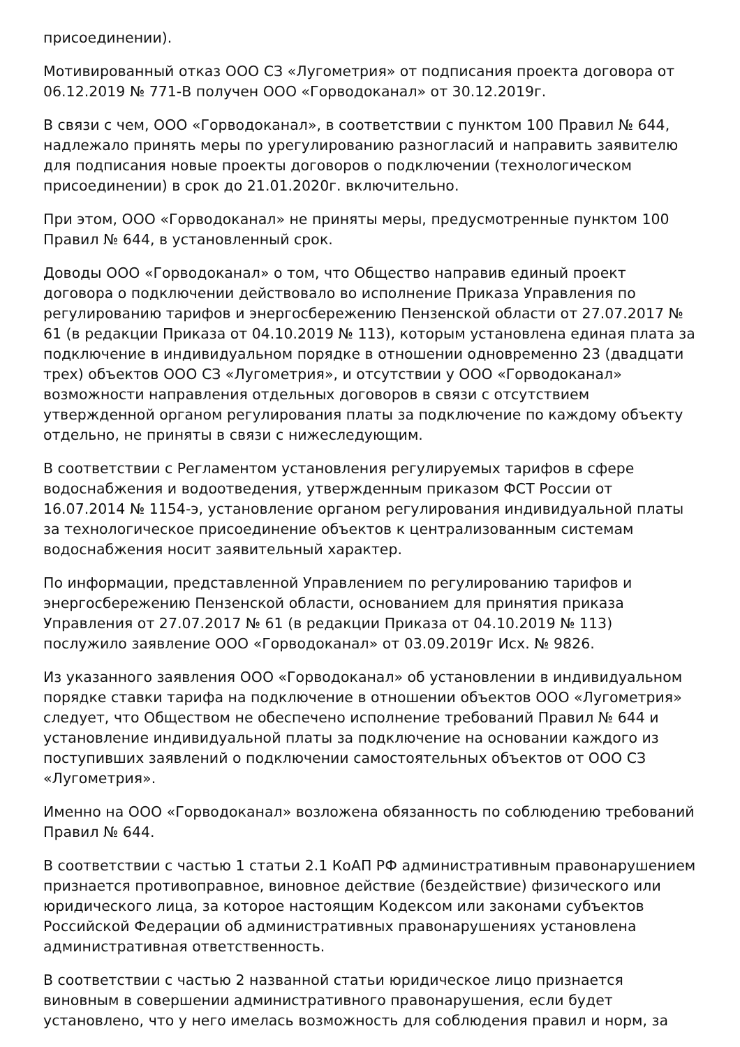присоединении).
Мотивированный отказ ООО СЗ «Лугометрия» от подписания проекта договора от 06.12.2019 № 771-В получен ООО «Горводоканал» от 30.12.2019г.
В связи с чем, ООО «Горводоканал», в соответствии с пунктом 100 Правил № 644, надлежало принять меры по урегулированию разногласий и направить заявителю для подписания новые проекты договоров о подключении (технологическом присоединении) в срок до 21.01.2020г. включительно.
При этом, ООО «Горводоканал» не приняты меры, предусмотренные пунктом 100 Правил № 644, в установленный срок.
Доводы ООО «Горводоканал» о том, что Общество направив единый проект договора о подключении действовало во исполнение Приказа Управления по регулированию тарифов и энергосбережению Пензенской области от 27.07.2017 № 61 (в редакции Приказа от 04.10.2019 № 113), которым установлена единая плата за подключение в индивидуальном порядке в отношении одновременно 23 (двадцати трех) объектов ООО СЗ «Лугометрия», и отсутствии у ООО «Горводоканал» возможности направления отдельных договоров в связи с отсутствием утвержденной органом регулирования платы за подключение по каждому объекту отдельно, не приняты в связи с нижеследующим.
В соответствии с Регламентом установления регулируемых тарифов в сфере водоснабжения и водоотведения, утвержденным приказом ФСТ России от 16.07.2014 № 1154-э, установление органом регулирования индивидуальной платы за технологическое присоединение объектов к централизованным системам водоснабжения носит заявительный характер.
По информации, представленной Управлением по регулированию тарифов и энергосбережению Пензенской области, основанием для принятия приказа Управления от 27.07.2017 № 61 (в редакции Приказа от 04.10.2019 № 113) послужило заявление ООО «Горводоканал» от 03.09.2019г Исх. № 9826.
Из указанного заявления ООО «Горводоканал» об установлении в индивидуальном порядке ставки тарифа на подключение в отношении объектов ООО «Лугометрия» следует, что Обществом не обеспечено исполнение требований Правил № 644 и установление индивидуальной платы за подключение на основании каждого из поступивших заявлений о подключении самостоятельных объектов от ООО СЗ «Лугометрия».
Именно на ООО «Горводоканал» возложена обязанность по соблюдению требований Правил № 644.
В соответствии с частью 1 статьи 2.1 КоАП РФ административным правонарушением признается противоправное, виновное действие (бездействие) физического или юридического лица, за которое настоящим Кодексом или законами субъектов Российской Федерации об административных правонарушениях установлена административная ответственность.
В соответствии с частью 2 названной статьи юридическое лицо признается виновным в совершении административного правонарушения, если будет установлено, что у него имелась возможность для соблюдения правил и норм, за